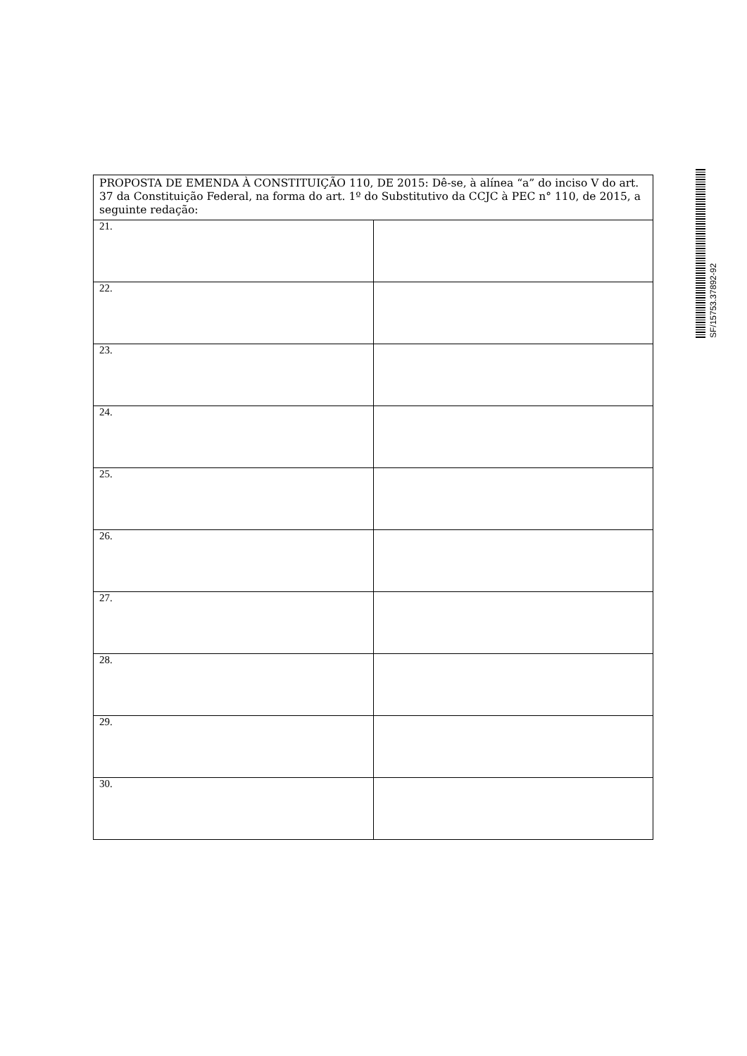| PROPOSTA DE EMENDA À CONSTITUIÇÃO 110, DE 2015: Dê-se, à alínea “a” do inciso V do art. 37 da Constituição Federal, na forma do art. 1º do Substitutivo da CCJC à PEC n° 110, de 2015, a seguinte redação: | |
| 21. | |
| 22. | |
| 23. | |
| 24. | |
| 25. | |
| 26. | |
| 27. | |
| 28. | |
| 29. | |
| 30. | |
SF/15753.37892-92